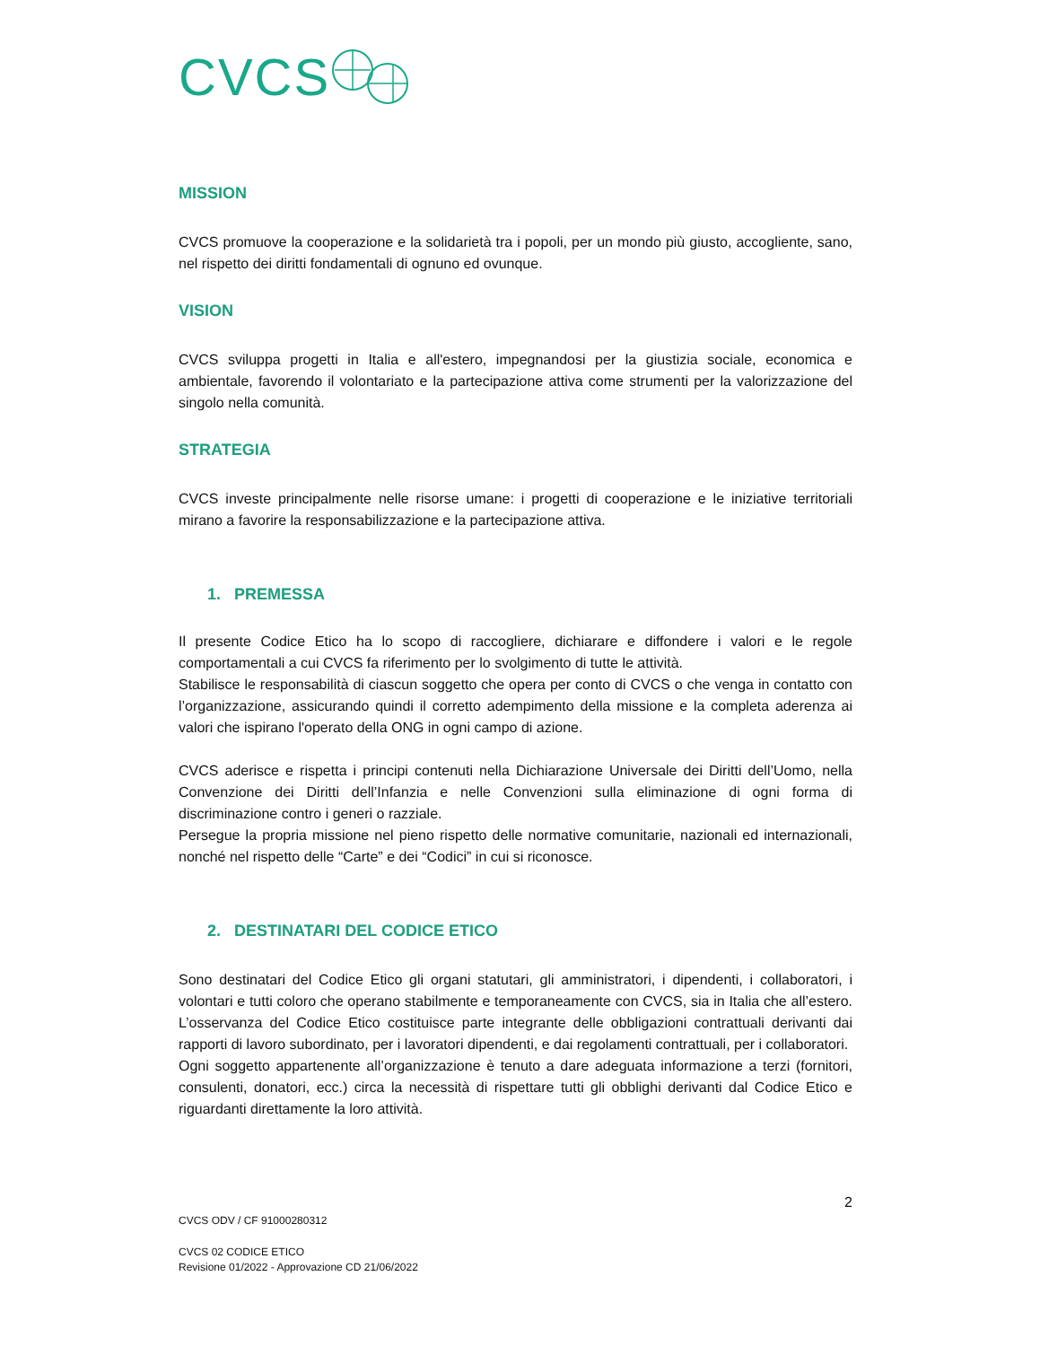CVCS
MISSION
CVCS promuove la cooperazione e la solidarietà tra i popoli, per un mondo più giusto, accogliente, sano, nel rispetto dei diritti fondamentali di ognuno ed ovunque.
VISION
CVCS sviluppa progetti in Italia e all'estero, impegnandosi per la giustizia sociale, economica e ambientale, favorendo il volontariato e la partecipazione attiva come strumenti per la valorizzazione del singolo nella comunità.
STRATEGIA
CVCS investe principalmente nelle risorse umane: i progetti di cooperazione e le iniziative territoriali mirano a favorire la responsabilizzazione e la partecipazione attiva.
1. PREMESSA
Il presente Codice Etico ha lo scopo di raccogliere, dichiarare e diffondere i valori e le regole comportamentali a cui CVCS fa riferimento per lo svolgimento di tutte le attività.
Stabilisce le responsabilità di ciascun soggetto che opera per conto di CVCS o che venga in contatto con l’organizzazione, assicurando quindi il corretto adempimento della missione e la completa aderenza ai valori che ispirano l'operato della ONG in ogni campo di azione.
CVCS aderisce e rispetta i principi contenuti nella Dichiarazione Universale dei Diritti dell’Uomo, nella Convenzione dei Diritti dell’Infanzia e nelle Convenzioni sulla eliminazione di ogni forma di discriminazione contro i generi o razziale.
Persegue la propria missione nel pieno rispetto delle normative comunitarie, nazionali ed internazionali, nonché nel rispetto delle “Carte” e dei “Codici” in cui si riconosce.
2. DESTINATARI DEL CODICE ETICO
Sono destinatari del Codice Etico gli organi statutari, gli amministratori, i dipendenti, i collaboratori, i volontari e tutti coloro che operano stabilmente e temporaneamente con CVCS, sia in Italia che all’estero. L’osservanza del Codice Etico costituisce parte integrante delle obbligazioni contrattuali derivanti dai rapporti di lavoro subordinato, per i lavoratori dipendenti, e dai regolamenti contrattuali, per i collaboratori.
Ogni soggetto appartenente all’organizzazione è tenuto a dare adeguata informazione a terzi (fornitori, consulenti, donatori, ecc.) circa la necessità di rispettare tutti gli obblighi derivanti dal Codice Etico e riguardanti direttamente la loro attività.
2
CVCS ODV / CF 91000280312
CVCS 02 CODICE ETICO
Revisione 01/2022 - Approvazione CD 21/06/2022